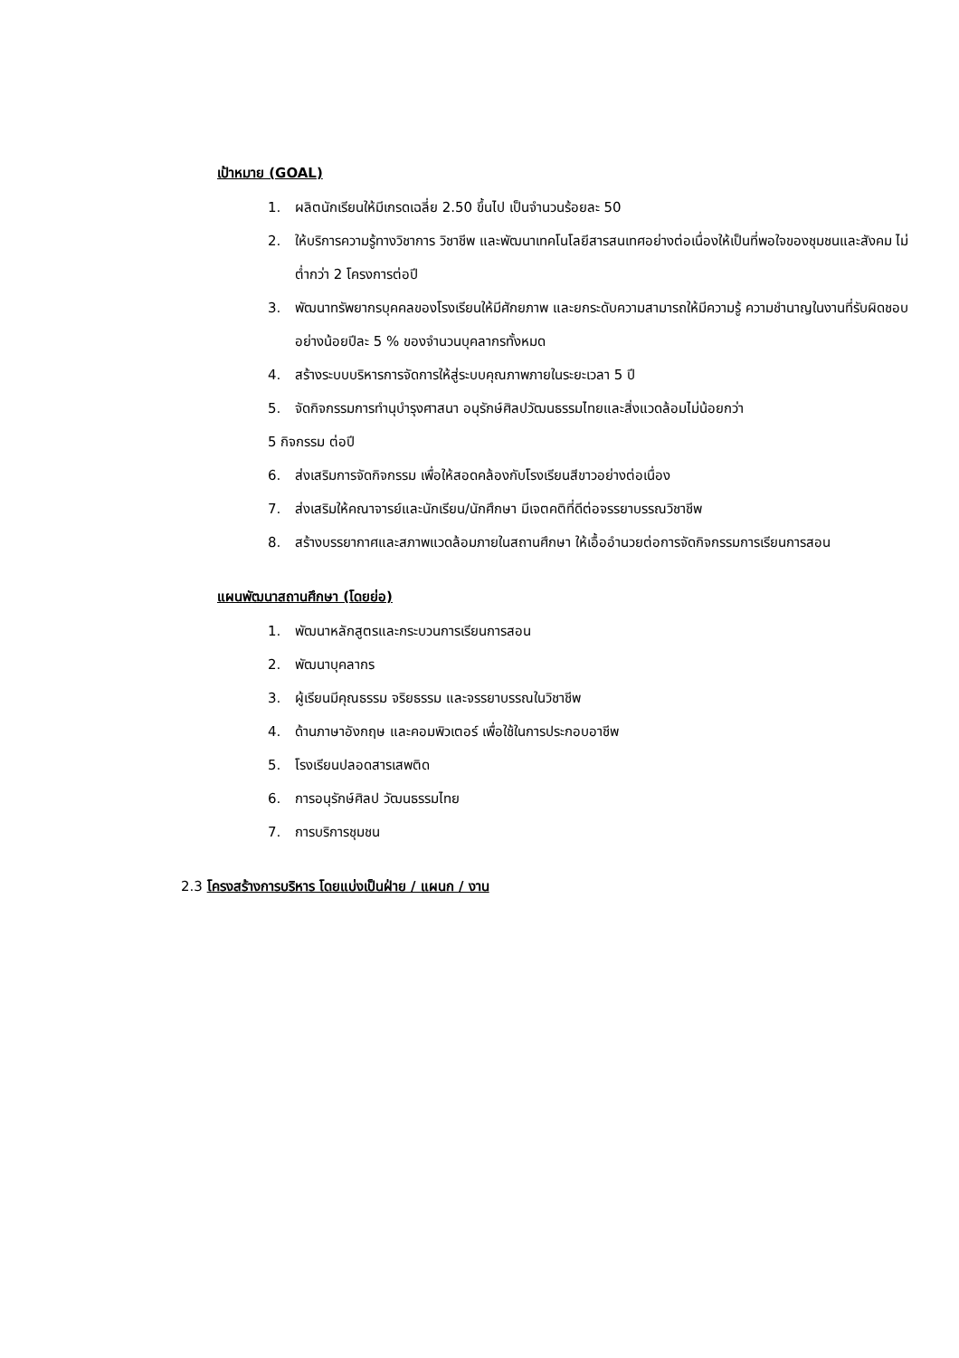เป้าหมาย (GOAL)
1. ผลิตนักเรียนให้มีเกรดเฉลี่ย 2.50 ขึ้นไป เป็นจำนวนร้อยละ 50
2. ให้บริการความรู้ทางวิชาการ วิชาชีพ และพัฒนาเทคโนโลยีสารสนเทศอย่างต่อเนื่องให้เป็นที่พอใจของชุมชนและสังคม ไม่ต่ำกว่า 2 โครงการต่อปี
3. พัฒนาทรัพยากรบุคคลของโรงเรียนให้มีศักยภาพ และยกระดับความสามารถให้มีความรู้ ความชำนาญในงานที่รับผิดชอบอย่างน้อยปีละ 5 % ของจำนวนบุคลากรทั้งหมด
4. สร้างระบบบริหารการจัดการให้สู่ระบบคุณภาพภายในระยะเวลา 5 ปี
5. จัดกิจกรรมการทำนุบำรุงศาสนา อนุรักษ์ศิลปวัฒนธรรมไทยและสิ่งแวดล้อมไม่น้อยกว่า
5 กิจกรรม ต่อปี
6. ส่งเสริมการจัดกิจกรรม เพื่อให้สอดคล้องกับโรงเรียนสีขาวอย่างต่อเนื่อง
7. ส่งเสริมให้คณาจารย์และนักเรียน/นักศึกษา มีเจตคติที่ดีต่อจรรยาบรรณวิชาชีพ
8. สร้างบรรยากาศและสภาพแวดล้อมภายในสถานศึกษา ให้เอื้ออำนวยต่อการจัดกิจกรรมการเรียนการสอน
แผนพัฒนาสถานศึกษา (โดยย่อ)
1. พัฒนาหลักสูตรและกระบวนการเรียนการสอน
2. พัฒนาบุคลากร
3. ผู้เรียนมีคุณธรรม จริยธรรม และจรรยาบรรณในวิชาชีพ
4. ด้านภาษาอังกฤษ และคอมพิวเตอร์ เพื่อใช้ในการประกอบอาชีพ
5. โรงเรียนปลอดสารเสพติด
6. การอนุรักษ์ศิลป วัฒนธรรมไทย
7. การบริการชุมชน
2.3 โครงสร้างการบริหาร โดยแบ่งเป็นฝ่าย / แผนก / งาน